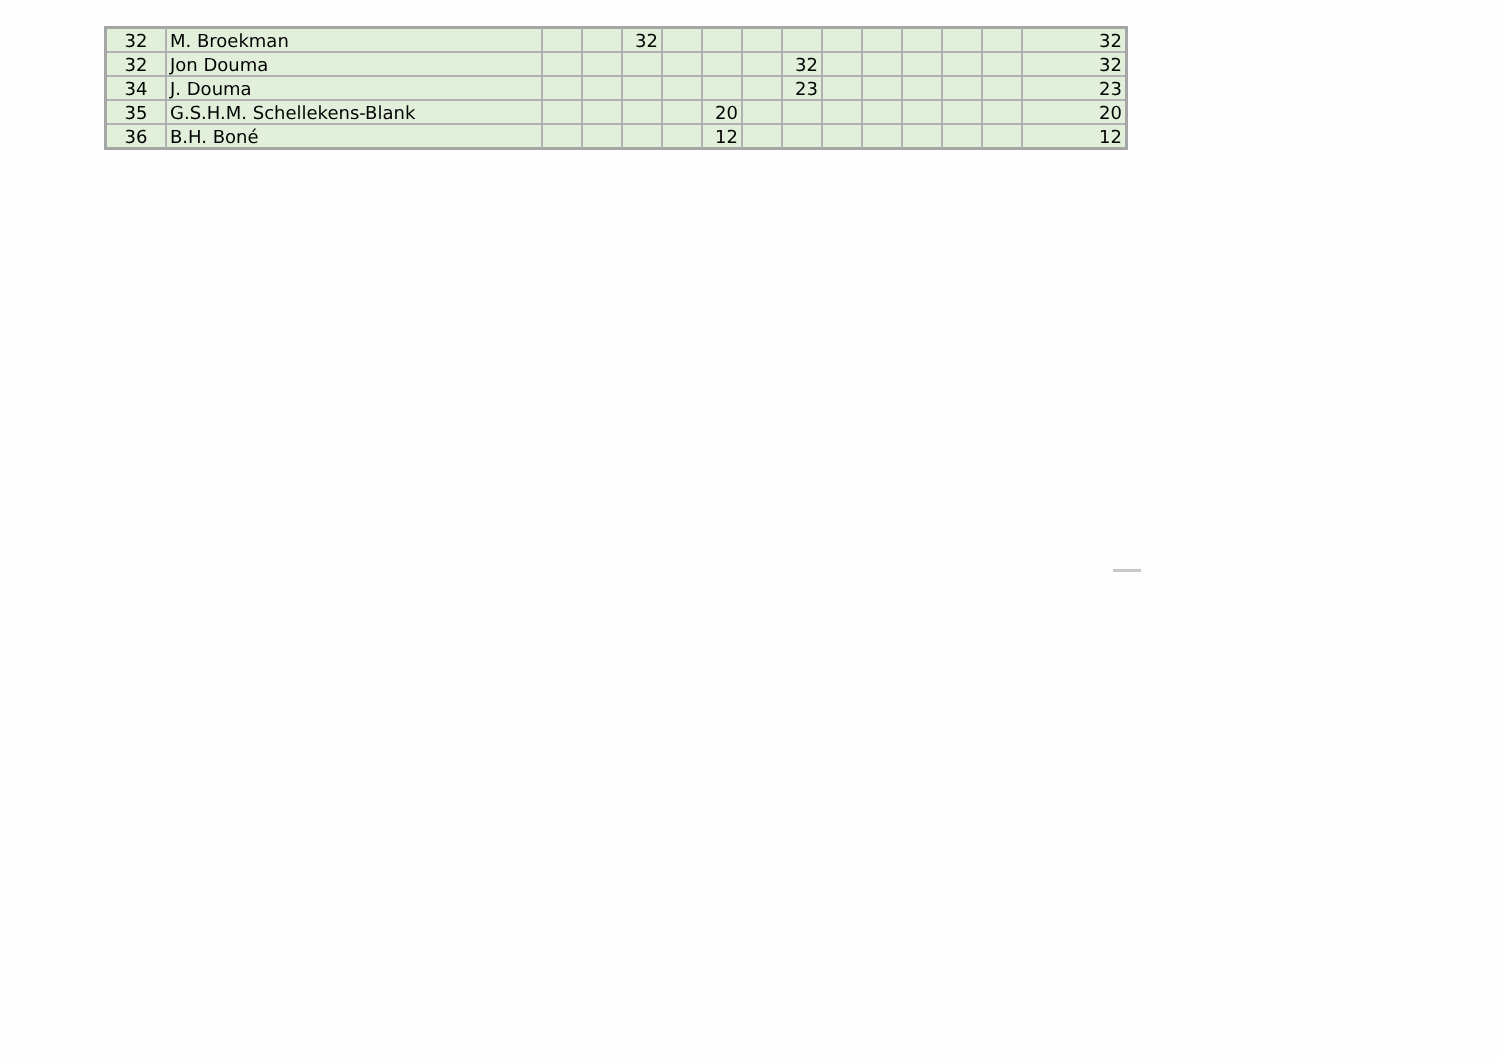| 32 | M. Broekman | | | 32 | | | | | | | | | | 32 |
| 32 | Jon Douma | | | | | | | 32 | | | | | | 32 |
| 34 | J. Douma | | | | | | | 23 | | | | | | 23 |
| 35 | G.S.H.M. Schellekens-Blank | | | | | 20 | | | | | | | | 20 |
| 36 | B.H. Boné | | | | | 12 | | | | | | | | 12 |